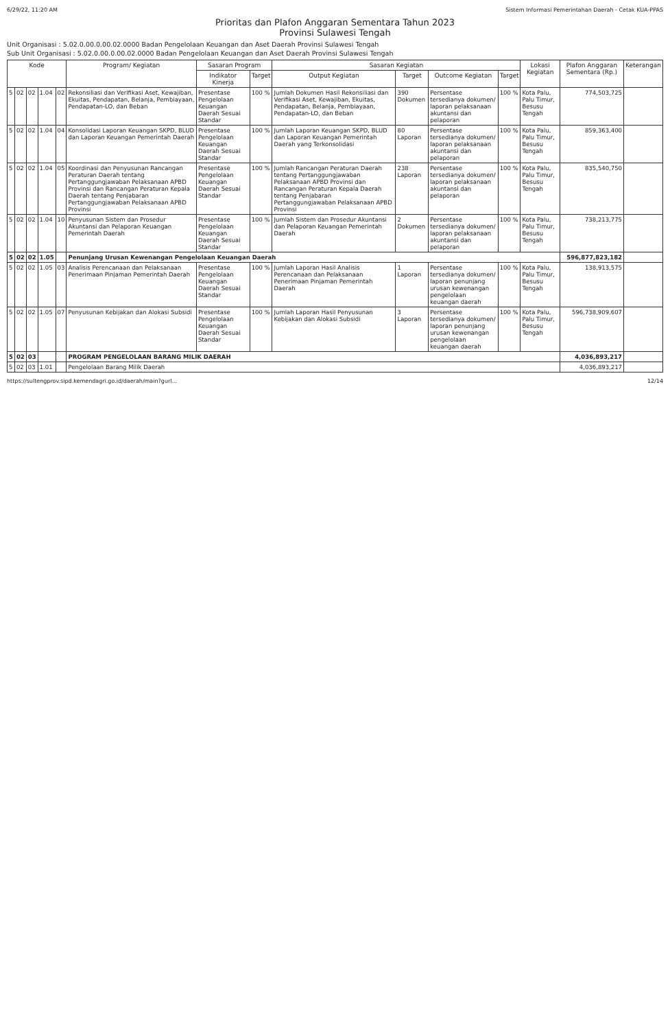6/29/22, 11:20 AM Sistem Informasi Pemerintahan Daerah - Cetak KUA-PPAS
Prioritas dan Plafon Anggaran Sementara Tahun 2023
Provinsi Sulawesi Tengah
Unit Organisasi : 5.02.0.00.0.00.02.0000 Badan Pengelolaan Keuangan dan Aset Daerah Provinsi Sulawesi Tengah
Sub Unit Organisasi : 5.02.0.00.0.00.02.0000 Badan Pengelolaan Keuangan dan Aset Daerah Provinsi Sulawesi Tengah
| Kode | | | | | Program/ Kegiatan | Sasaran Program | | Sasaran Kegiatan | | | | Lokasi Kegiatan | Plafon Anggaran Sementara (Rp.) | Keterangan |
| --- | --- | --- | --- | --- | --- | --- | --- | --- | --- | --- | --- | --- | --- | --- |
| | | | | | | Indikator Kinerja | Target | Output Kegiatan | Target | Outcome Kegiatan | Target | | | |
| 5 | 02 | 02 | 1.04 | 02 | Rekonsiliasi dan Verifikasi Aset, Kewajiban, Ekuitas, Pendapatan, Belanja, Pembiayaan, Pendapatan-LO, dan Beban | Presentase Pengelolaan Keuangan Daerah Sesuai Standar | 100 % | Jumlah Dokumen Hasil Rekonsiliasi dan Verifikasi Aset, Kewajiban, Ekuitas, Pendapatan, Belanja, Pembiayaan, Pendapatan-LO, dan Beban | 390 Dokumen | Persentase tersedianya dokumen/ laporan pelaksanaan akuntansi dan pelaporan | 100 % | Kota Palu, Palu Timur, Besusu Tengah | 774,503,725 | |
| 5 | 02 | 02 | 1.04 | 04 | Konsolidasi Laporan Keuangan SKPD, BLUD dan Laporan Keuangan Pemerintah Daerah | Presentase Pengelolaan Keuangan Daerah Sesuai Standar | 100 % | Jumlah Laporan Keuangan SKPD, BLUD dan Laporan Keuangan Pemerintah Daerah yang Terkonsolidasi | 80 Laporan | Persentase tersedianya dokumen/ laporan pelaksanaan akuntansi dan pelaporan | 100 % | Kota Palu, Palu Timur, Besusu Tengah | 859,363,400 | |
| 5 | 02 | 02 | 1.04 | 05 | Koordinasi dan Penyusunan Rancangan Peraturan Daerah tentang Pertanggungjawaban Pelaksanaan APBD Provinsi dan Rancangan Peraturan Kepala Daerah tentang Penjabaran Pertanggungjawaban Pelaksanaan APBD Provinsi | Presentase Pengelolaan Keuangan Daerah Sesuai Standar | 100 % | Jumlah Rancangan Peraturan Daerah tentang Pertanggungjawaban Pelaksanaan APBD Provinsi dan Rancangan Peraturan Kepala Daerah tentang Penjabaran Pertanggungjawaban Pelaksanaan APBD Provinsi | 238 Laporan | Persentase tersedianya dokumen/ laporan pelaksanaan akuntansi dan pelaporan | 100 % | Kota Palu, Palu Timur, Besusu Tengah | 835,540,750 | |
| 5 | 02 | 02 | 1.04 | 10 | Penyusunan Sistem dan Prosedur Akuntansi dan Pelaporan Keuangan Pemerintah Daerah | Presentase Pengelolaan Keuangan Daerah Sesuai Standar | 100 % | Jumlah Sistem dan Prosedur Akuntansi dan Pelaporan Keuangan Pemerintah Daerah | 2 Dokumen | Persentase tersedianya dokumen/ laporan pelaksanaan akuntansi dan pelaporan | 100 % | Kota Palu, Palu Timur, Besusu Tengah | 738,213,775 | |
| 5 | 02 | 02 | 1.05 | | Penunjang Urusan Kewenangan Pengelolaan Keuangan Daerah | | | | | | | | 596,877,823,182 | |
| 5 | 02 | 02 | 1.05 | 03 | Analisis Perencanaan dan Pelaksanaan Penerimaan Pinjaman Pemerintah Daerah | Presentase Pengelolaan Keuangan Daerah Sesuai Standar | 100 % | Jumlah Laporan Hasil Analisis Perencanaan dan Pelaksanaan Penerimaan Pinjaman Pemerintah Daerah | 1 Laporan | Persentase tersedianya dokumen/ laporan penunjang urusan kewenangan pengelolaan keuangan daerah | 100 % | Kota Palu, Palu Timur, Besusu Tengah | 138,913,575 | |
| 5 | 02 | 02 | 1.05 | 07 | Penyusunan Kebijakan dan Alokasi Subsidi | Presentase Pengelolaan Keuangan Daerah Sesuai Standar | 100 % | Jumlah Laporan Hasil Penyusunan Kebijakan dan Alokasi Subsidi | 3 Laporan | Persentase tersedianya dokumen/ laporan penunjang urusan kewenangan pengelolaan keuangan daerah | 100 % | Kota Palu, Palu Timur, Besusu Tengah | 596,738,909,607 | |
| 5 | 02 | 03 | | | PROGRAM PENGELOLAAN BARANG MILIK DAERAH | | | | | | | | 4,036,893,217 | |
| 5 | 02 | 03 | 1.01 | | Pengelolaan Barang Milik Daerah | | | | | | | | 4,036,893,217 | |
https://sultengprov.sipd.kemendagri.go.id/daerah/main?gurl... 12/14